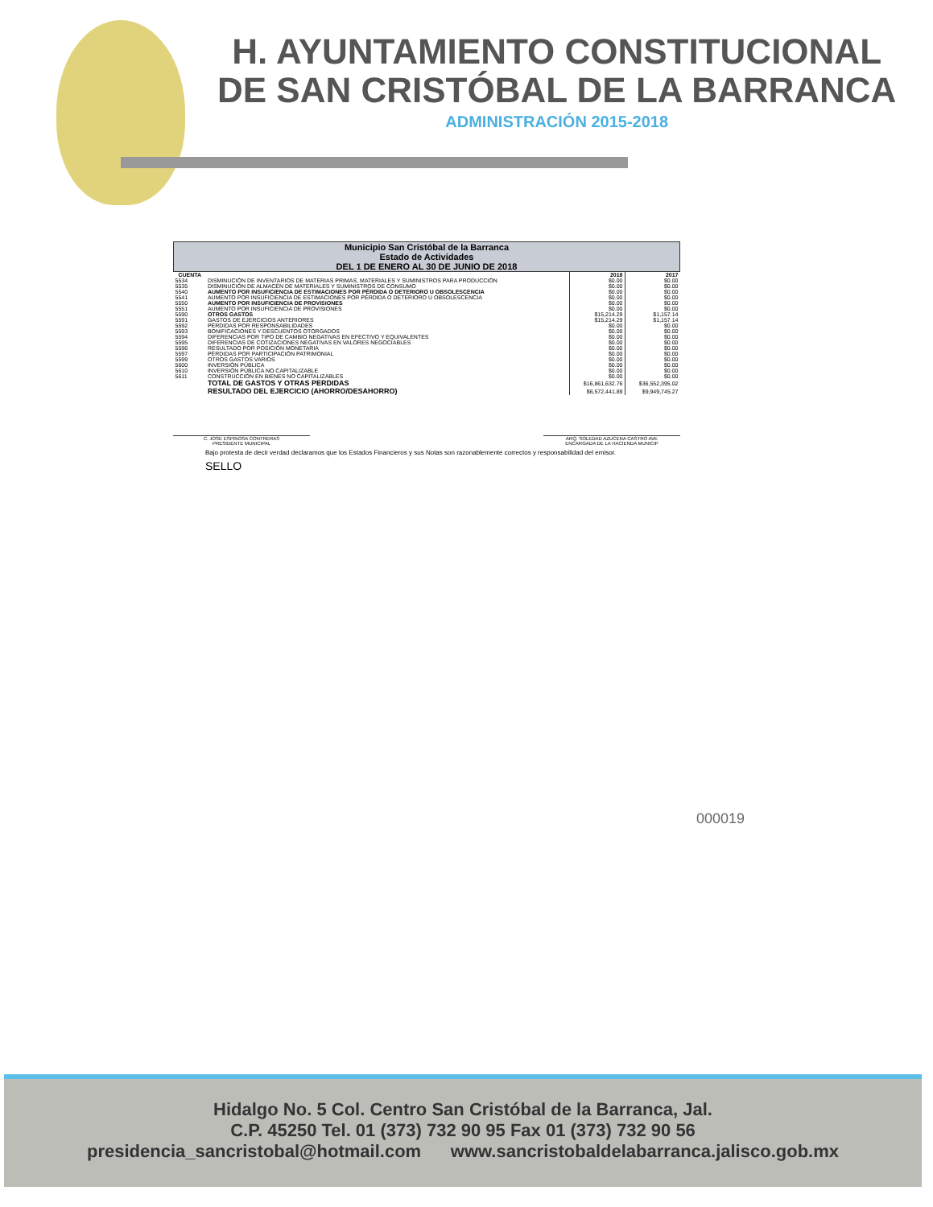H. AYUNTAMIENTO CONSTITUCIONAL
DE SAN CRISTÓBAL DE LA BARRANCA
ADMINISTRACIÓN 2015-2018
| Municipio San Cristóbal de la Barranca Estado de Actividades DEL 1 DE ENERO AL 30 DE JUNIO DE 2018 | | | |
| CUENTA | | 2018 | 2017 |
| 5534 | DISMINUCIÓN DE INVENTARIOS DE MATERIAS PRIMAS, MATERIALES Y SUMINISTROS PARA PRODUCCIÓN | $0.00 | $0.00 |
| 5535 | DISMINUCIÓN DE ALMACÉN DE MATERIALES Y SUMINISTROS DE CONSUMO | $0.00 | $0.00 |
| 5540 | AUMENTO POR INSUFICIENCIA DE ESTIMACIONES POR PÉRDIDA O DETERIORO U OBSOLESCENCIA | $0.00 | $0.00 |
| 5541 | AUMENTO POR INSUFICIENCIA DE ESTIMACIONES POR PÉRDIDA O DETERIORO U OBSOLESCENCIA | $0.00 | $0.00 |
| 5550 | AUMENTO POR INSUFICIENCIA DE PROVISIONES | $0.00 | $0.00 |
| 5551 | AUMENTO POR INSUFICIENCIA DE PROVISIONES | $0.00 | $0.00 |
| 5590 | OTROS GASTOS | $15,214.29 | $1,157.14 |
| 5591 | GASTOS DE EJERCICIOS ANTERIORES | $15,214.29 | $1,157.14 |
| 5592 | PÉRDIDAS POR RESPONSABILIDADES | $0.00 | $0.00 |
| 5593 | BONIFICACIONES Y DESCUENTOS OTORGADOS | $0.00 | $0.00 |
| 5594 | DIFERENCIAS POR TIPO DE CAMBIO NEGATIVAS EN EFECTIVO Y EQUIVALENTES | $0.00 | $0.00 |
| 5595 | DIFERENCIAS DE COTIZACIONES NEGATIVAS EN VALORES NEGOCIABLES | $0.00 | $0.00 |
| 5596 | RESULTADO POR POSICIÓN MONETARIA | $0.00 | $0.00 |
| 5597 | PÉRDIDAS POR PARTICIPACIÓN PATRIMONIAL | $0.00 | $0.00 |
| 5599 | OTROS GASTOS VARIOS | $0.00 | $0.00 |
| 5600 | INVERSIÓN PÚBLICA | $0.00 | $0.00 |
| 5610 | INVERSIÓN PÚBLICA NO CAPITALIZABLE | $0.00 | $0.00 |
| 5611 | CONSTRUCCIÓN EN BIENES NO CAPITALIZABLES | $0.00 | $0.00 |
| | TOTAL DE GASTOS Y OTRAS PERDIDAS | $16,861,632.76 | $36,552,395.02 |
| | RESULTADO DEL EJERCICIO (AHORRO/DESAHORRO) | $6,572,441.89 | $9,949,745.27 |
C. JOSE ESPINOSA CONTRERAS
PRESIDENTE MUNICIPAL
ARQ. SOLEDAD AZUCENA CASTRO AVE
ENCARGADA DE LA HACIENDA MUNICIP
Bajo protesta de decir verdad declaramos que los Estados Financieros y sus Notas son razonablemente correctos y responsabilidad del emisor.
SELLO
000019
Hidalgo No. 5 Col. Centro San Cristóbal de la Barranca, Jal.
C.P. 45250 Tel. 01 (373) 732 90 95 Fax 01 (373) 732 90 56
presidencia_sancristobal@hotmail.com www.sancristobaldelabarranca.jalisco.gob.mx